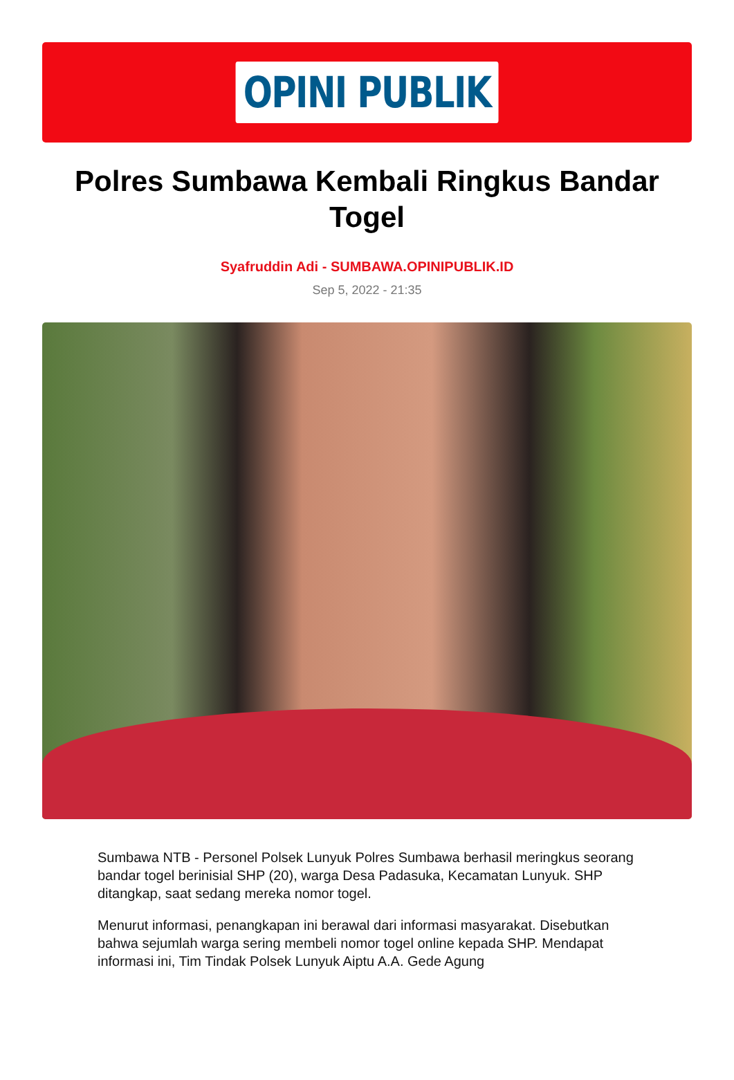OPINI PUBLIK
Polres Sumbawa Kembali Ringkus Bandar Togel
Syafruddin Adi - SUMBAWA.OPINIPUBLIK.ID
Sep 5, 2022 - 21:35
Sumbawa NTB - Personel Polsek Lunyuk Polres Sumbawa berhasil meringkus seorang bandar togel berinisial SHP (20), warga Desa Padasuka, Kecamatan Lunyuk. SHP ditangkap, saat sedang mereka nomor togel.
Menurut informasi, penangkapan ini berawal dari informasi masyarakat. Disebutkan bahwa sejumlah warga sering membeli nomor togel online kepada SHP. Mendapat informasi ini, Tim Tindak Polsek Lunyuk Aiptu A.A. Gede Agung